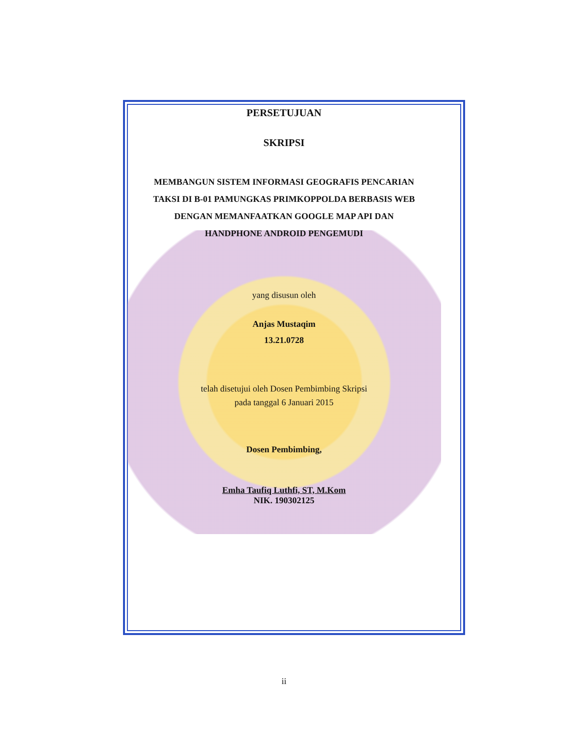PERSETUJUAN
SKRIPSI
MEMBANGUN SISTEM INFORMASI GEOGRAFIS PENCARIAN
TAKSI DI B-01 PAMUNGKAS PRIMKOPPOLDA BERBASIS WEB
DENGAN MEMANFAATKAN GOOGLE MAP API DAN
HANDPHONE ANDROID PENGEMUDI
yang disusun oleh
Anjas Mustaqim
13.21.0728
telah disetujui oleh Dosen Pembimbing Skripsi
pada tanggal 6 Januari 2015
Dosen Pembimbing,
Emha Taufiq Luthfi, ST, M.Kom
NIK. 190302125
ii